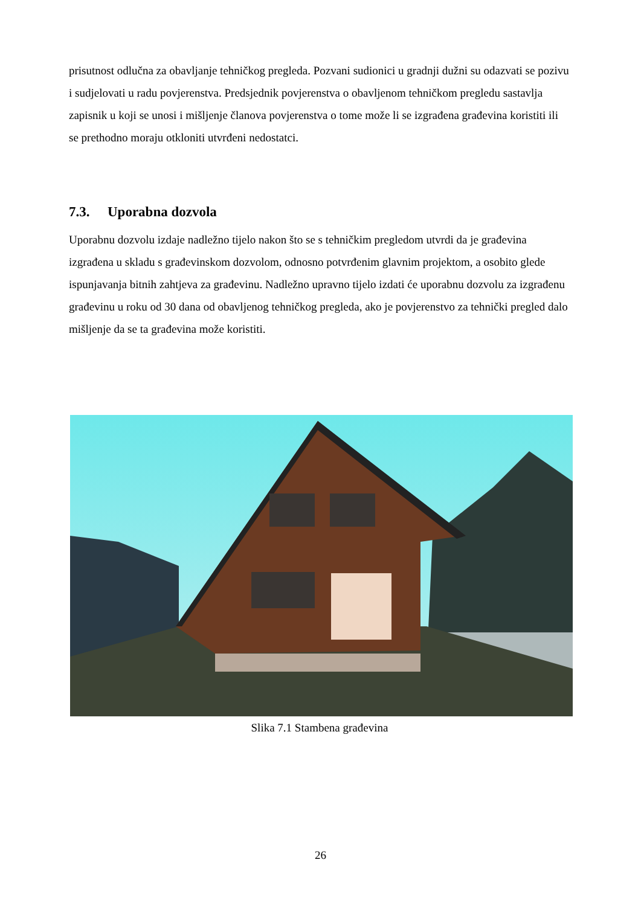prisutnost odlučna za obavljanje tehničkog pregleda. Pozvani sudionici u gradnji dužni su odazvati se pozivu i sudjelovati u radu povjerenstva. Predsjednik povjerenstva o obavljenom tehničkom pregledu sastavlja zapisnik u koji se unosi i mišljenje članova povjerenstva o tome može li se izgrađena građevina koristiti ili se prethodno moraju otkloniti utvrđeni nedostatci.
7.3. Uporabna dozvola
Uporabnu dozvolu izdaje nadležno tijelo nakon što se s tehničkim pregledom utvrdi da je građevina izgrađena u skladu s građevinskom dozvolom, odnosno potvrđenim glavnim projektom, a osobito glede ispunjavanja bitnih zahtjeva za građevinu. Nadležno upravno tijelo izdati će uporabnu dozvolu za izgrađenu građevinu u roku od 30 dana od obavljenog tehničkog pregleda, ako je povjerenstvo za tehnički pregled dalo mišljenje da se ta građevina može koristiti.
Slika 7.1 Stambena građevina
26